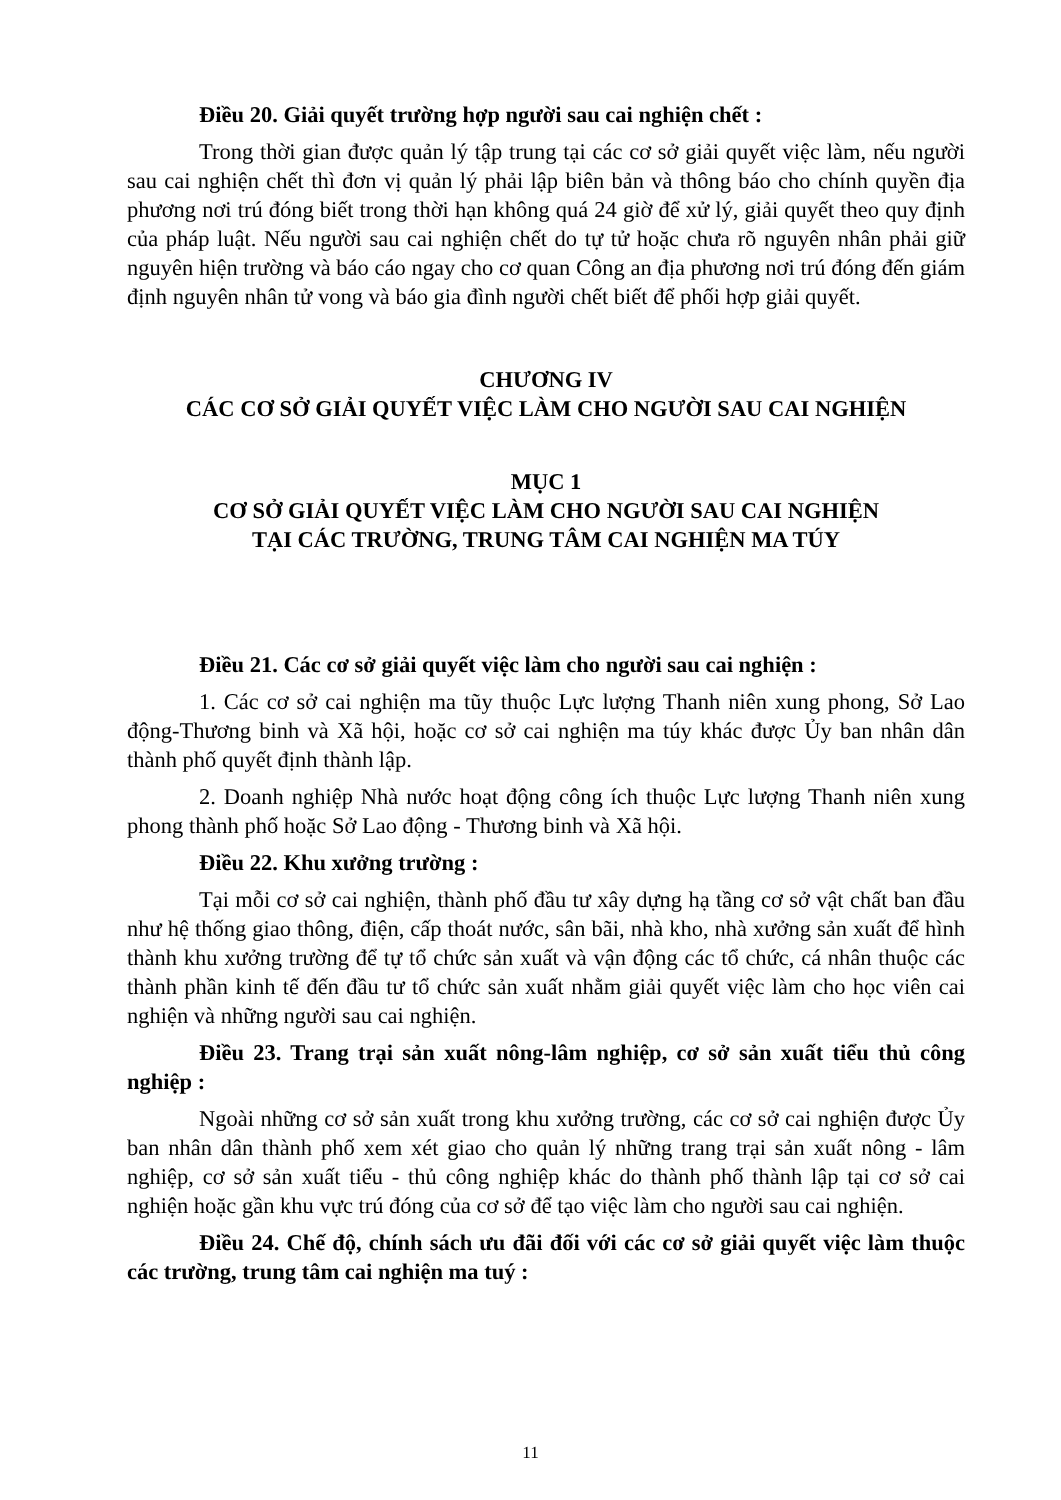Điều 20. Giải quyết trường hợp người sau cai nghiện chết :
Trong thời gian được quản lý tập trung tại các cơ sở giải quyết việc làm, nếu người sau cai nghiện chết thì đơn vị quản lý phải lập biên bản và thông báo cho chính quyền địa phương nơi trú đóng biết trong thời hạn không quá 24 giờ để xử lý, giải quyết theo quy định của pháp luật. Nếu người sau cai nghiện chết do tự tử hoặc chưa rõ nguyên nhân phải giữ nguyên hiện trường và báo cáo ngay cho cơ quan Công an địa phương nơi trú đóng đến giám định nguyên nhân tử vong và báo gia đình người chết biết để phối hợp giải quyết.
CHƯƠNG IV
CÁC CƠ SỞ GIẢI QUYẾT VIỆC LÀM CHO NGƯỜI SAU CAI NGHIỆN
MỤC 1
CƠ SỞ GIẢI QUYẾT VIỆC LÀM CHO NGƯỜI SAU CAI NGHIỆN
TẠI CÁC TRƯỜNG, TRUNG TÂM CAI NGHIỆN MA TÚY
Điều 21. Các cơ sở giải quyết việc làm cho người sau cai nghiện :
1. Các cơ sở cai nghiện ma tũy thuộc Lực lượng Thanh niên xung phong, Sở Lao động-Thương binh và Xã hội, hoặc cơ sở cai nghiện ma túy khác được Ủy ban nhân dân thành phố quyết định thành lập.
2. Doanh nghiệp Nhà nước hoạt động công ích thuộc Lực lượng Thanh niên xung phong thành phố hoặc Sở Lao động - Thương binh và Xã hội.
Điều 22. Khu xưởng trường :
Tại mỗi cơ sở cai nghiện, thành phố đầu tư xây dựng hạ tầng cơ sở vật chất ban đầu như hệ thống giao thông, điện, cấp thoát nước, sân bãi, nhà kho, nhà xưởng sản xuất để hình thành khu xưởng trường để tự tổ chức sản xuất và vận động các tổ chức, cá nhân thuộc các thành phần kinh tế đến đầu tư tổ chức sản xuất nhằm giải quyết việc làm cho học viên cai nghiện và những người sau cai nghiện.
Điều 23. Trang trại sản xuất nông-lâm nghiệp, cơ sở sản xuất tiểu thủ công nghiệp :
Ngoài những cơ sở sản xuất trong khu xưởng trường, các cơ sở cai nghiện được Ủy ban nhân dân thành phố xem xét giao cho quản lý những trang trại sản xuất nông - lâm nghiệp, cơ sở sản xuất tiểu - thủ công nghiệp khác do thành phố thành lập tại cơ sở cai nghiện hoặc gần khu vực trú đóng của cơ sở để tạo việc làm cho người sau cai nghiện.
Điều 24. Chế độ, chính sách ưu đãi đối với các cơ sở giải quyết việc làm thuộc các trường, trung tâm cai nghiện ma tuý :
11